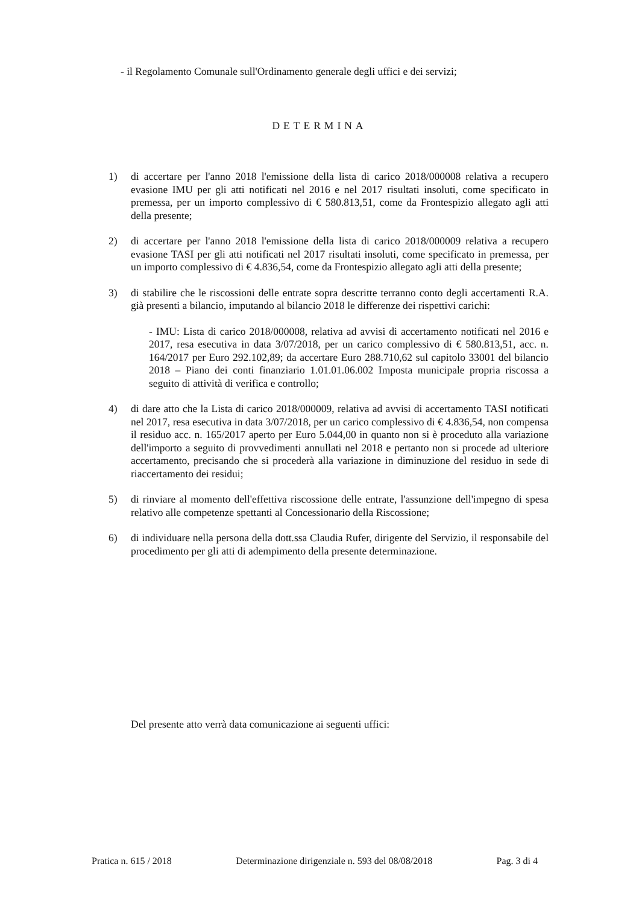- il Regolamento Comunale sull'Ordinamento generale degli uffici e dei servizi;
DETERMINA
1) di accertare per l'anno 2018 l'emissione della lista di carico 2018/000008 relativa a recupero evasione IMU per gli atti notificati nel 2016 e nel 2017 risultati insoluti, come specificato in premessa, per un importo complessivo di € 580.813,51, come da Frontespizio allegato agli atti della presente;
2) di accertare per l'anno 2018 l'emissione della lista di carico 2018/000009 relativa a recupero evasione TASI per gli atti notificati nel 2017 risultati insoluti, come specificato in premessa, per un importo complessivo di € 4.836,54, come da Frontespizio allegato agli atti della presente;
3) di stabilire che le riscossioni delle entrate sopra descritte terranno conto degli accertamenti R.A. già presenti a bilancio, imputando al bilancio 2018 le differenze dei rispettivi carichi:
- IMU: Lista di carico 2018/000008, relativa ad avvisi di accertamento notificati nel 2016 e 2017, resa esecutiva in data 3/07/2018, per un carico complessivo di € 580.813,51, acc. n. 164/2017 per Euro 292.102,89; da accertare Euro 288.710,62 sul capitolo 33001 del bilancio 2018 – Piano dei conti finanziario 1.01.01.06.002 Imposta municipale propria riscossa a seguito di attività di verifica e controllo;
4) di dare atto che la Lista di carico 2018/000009, relativa ad avvisi di accertamento TASI notificati nel 2017, resa esecutiva in data 3/07/2018, per un carico complessivo di € 4.836,54, non compensa il residuo acc. n. 165/2017 aperto per Euro 5.044,00 in quanto non si è proceduto alla variazione dell'importo a seguito di provvedimenti annullati nel 2018 e pertanto non si procede ad ulteriore accertamento, precisando che si procederà alla variazione in diminuzione del residuo in sede di riaccertamento dei residui;
5) di rinviare al momento dell'effettiva riscossione delle entrate, l'assunzione dell'impegno di spesa relativo alle competenze spettanti al Concessionario della Riscossione;
6) di individuare nella persona della dott.ssa Claudia Rufer, dirigente del Servizio, il responsabile del procedimento per gli atti di adempimento della presente determinazione.
Del presente atto verrà data comunicazione ai seguenti uffici:
Pratica n. 615 / 2018 Determinazione dirigenziale n. 593 del 08/08/2018 Pag. 3 di 4